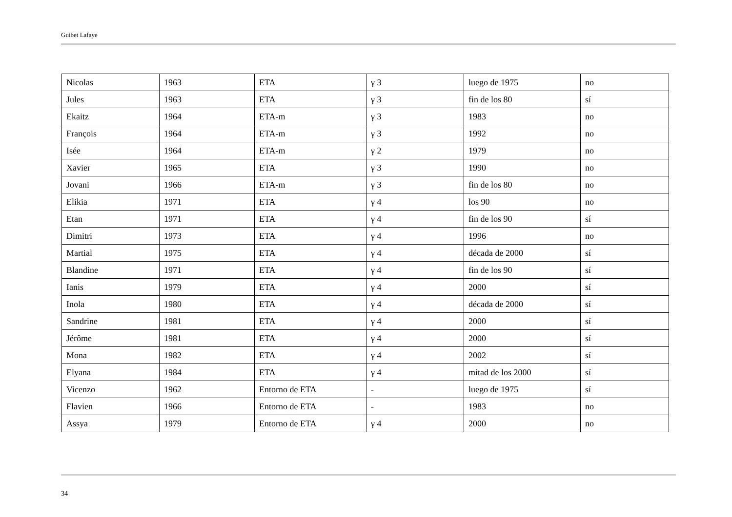Guibet Lafaye
| Nicolas | 1963 | ETA | γ 3 | luego de 1975 | no |
| Jules | 1963 | ETA | γ 3 | fin de los 80 | sí |
| Ekaitz | 1964 | ETA-m | γ 3 | 1983 | no |
| François | 1964 | ETA-m | γ 3 | 1992 | no |
| Isée | 1964 | ETA-m | γ 2 | 1979 | no |
| Xavier | 1965 | ETA | γ 3 | 1990 | no |
| Jovani | 1966 | ETA-m | γ 3 | fin de los 80 | no |
| Elikia | 1971 | ETA | γ 4 | los 90 | no |
| Etan | 1971 | ETA | γ 4 | fin de los 90 | sí |
| Dimitri | 1973 | ETA | γ 4 | 1996 | no |
| Martial | 1975 | ETA | γ 4 | década de 2000 | sí |
| Blandine | 1971 | ETA | γ 4 | fin de los 90 | sí |
| Ianis | 1979 | ETA | γ 4 | 2000 | sí |
| Inola | 1980 | ETA | γ 4 | década de 2000 | sí |
| Sandrine | 1981 | ETA | γ 4 | 2000 | sí |
| Jérôme | 1981 | ETA | γ 4 | 2000 | sí |
| Mona | 1982 | ETA | γ 4 | 2002 | sí |
| Elyana | 1984 | ETA | γ 4 | mitad de los 2000 | sí |
| Vicenzo | 1962 | Entorno de ETA | - | luego de 1975 | sí |
| Flavien | 1966 | Entorno de ETA | - | 1983 | no |
| Assya | 1979 | Entorno de ETA | γ 4 | 2000 | no |
34